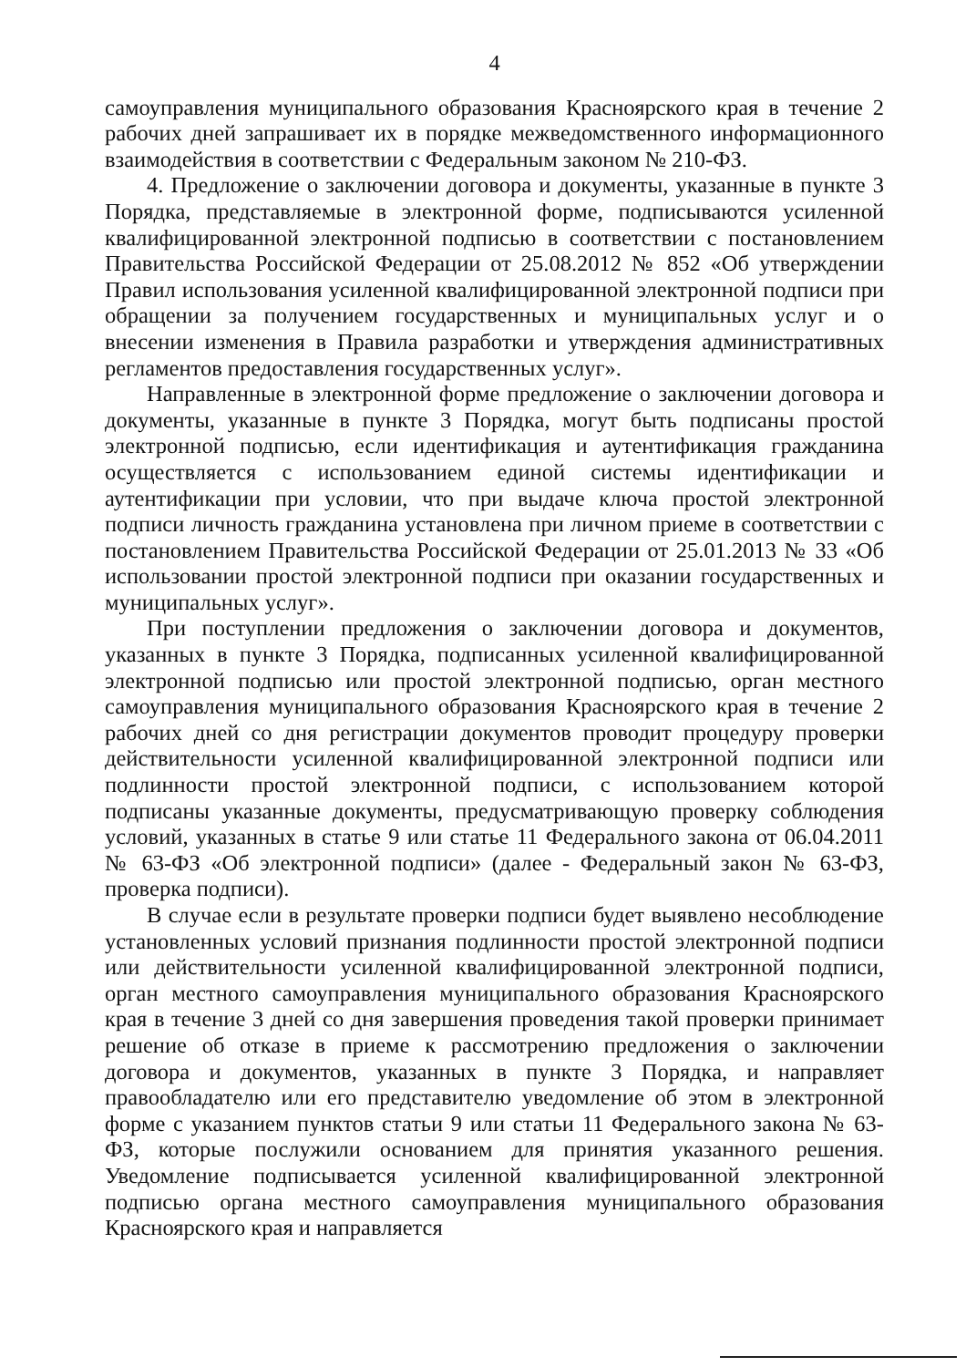4
самоуправления муниципального образования Красноярского края в течение 2 рабочих дней запрашивает их в порядке межведомственного информационного взаимодействия в соответствии с Федеральным законом № 210-ФЗ.
4. Предложение о заключении договора и документы, указанные в пункте 3 Порядка, представляемые в электронной форме, подписываются усиленной квалифицированной электронной подписью в соответствии с постановлением Правительства Российской Федерации от 25.08.2012 № 852 «Об утверждении Правил использования усиленной квалифицированной электронной подписи при обращении за получением государственных и муниципальных услуг и о внесении изменения в Правила разработки и утверждения административных регламентов предоставления государственных услуг».
Направленные в электронной форме предложение о заключении договора и документы, указанные в пункте 3 Порядка, могут быть подписаны простой электронной подписью, если идентификация и аутентификация гражданина осуществляется с использованием единой системы идентификации и аутентификации при условии, что при выдаче ключа простой электронной подписи личность гражданина установлена при личном приеме в соответствии с постановлением Правительства Российской Федерации от 25.01.2013 № 33 «Об использовании простой электронной подписи при оказании государственных и муниципальных услуг».
При поступлении предложения о заключении договора и документов, указанных в пункте 3 Порядка, подписанных усиленной квалифицированной электронной подписью или простой электронной подписью, орган местного самоуправления муниципального образования Красноярского края в течение 2 рабочих дней со дня регистрации документов проводит процедуру проверки действительности усиленной квалифицированной электронной подписи или подлинности простой электронной подписи, с использованием которой подписаны указанные документы, предусматривающую проверку соблюдения условий, указанных в статье 9 или статье 11 Федерального закона от 06.04.2011 № 63-ФЗ «Об электронной подписи» (далее - Федеральный закон № 63-ФЗ, проверка подписи).
В случае если в результате проверки подписи будет выявлено несоблюдение установленных условий признания подлинности простой электронной подписи или действительности усиленной квалифицированной электронной подписи, орган местного самоуправления муниципального образования Красноярского края в течение 3 дней со дня завершения проведения такой проверки принимает решение об отказе в приеме к рассмотрению предложения о заключении договора и документов, указанных в пункте 3 Порядка, и направляет правообладателю или его представителю уведомление об этом в электронной форме с указанием пунктов статьи 9 или статьи 11 Федерального закона № 63-ФЗ, которые послужили основанием для принятия указанного решения. Уведомление подписывается усиленной квалифицированной электронной подписью органа местного самоуправления муниципального образования Красноярского края и направляется